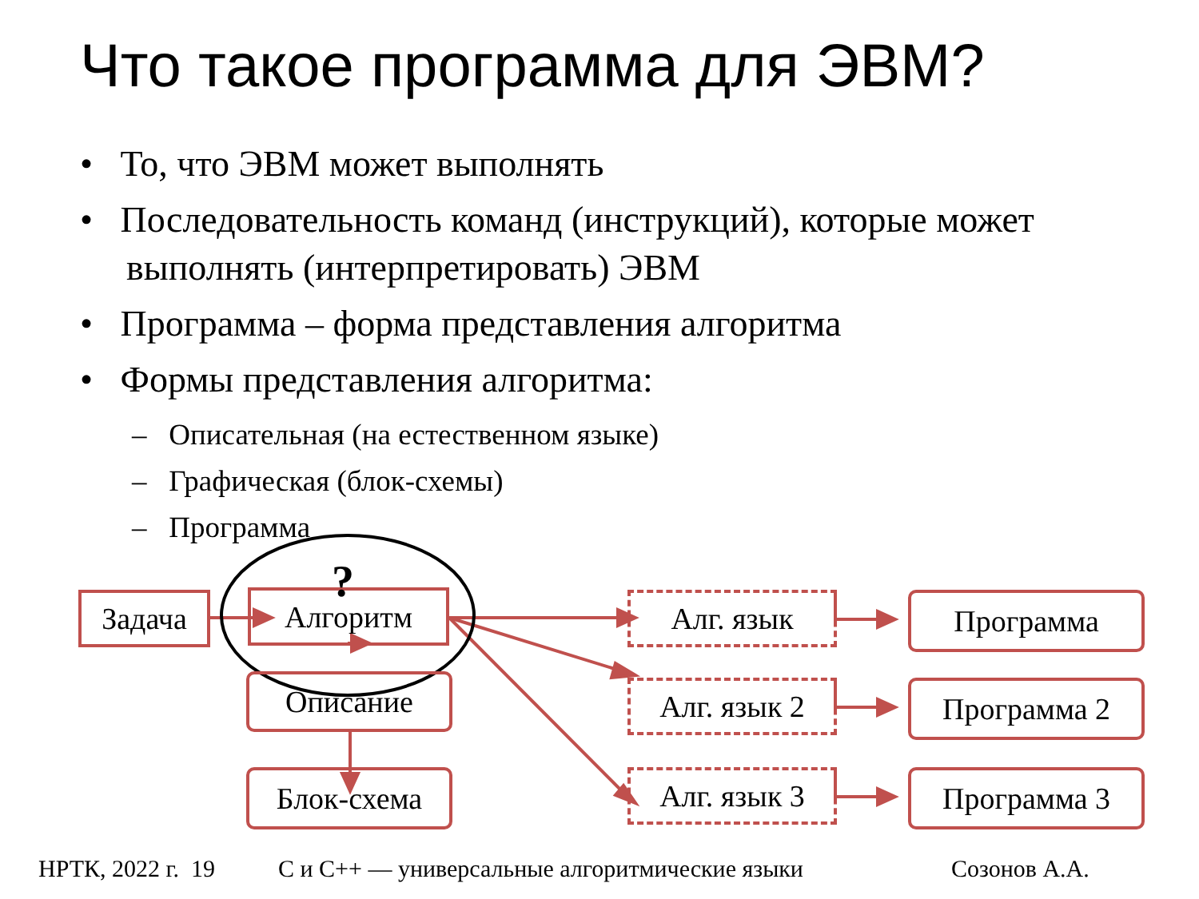Что такое программа для ЭВМ?
• То, что ЭВМ может выполнять
• Последовательность команд (инструкций), которые может выполнять (интерпретировать) ЭВМ
• Программа – форма представления алгоритма
• Формы представления алгоритма:
– Описательная (на естественном языке)
– Графическая (блок-схемы)
– Программа
Задача Алгоритм ?
Описание
Блок-схема
Алг. язык
Алг. язык 2
Алг. язык 3
Программа
Программа 2
Программа 3
НРТК, 2022 г. 19
С и С++ — универсальные алгоритмические языки
Созонов А.А.